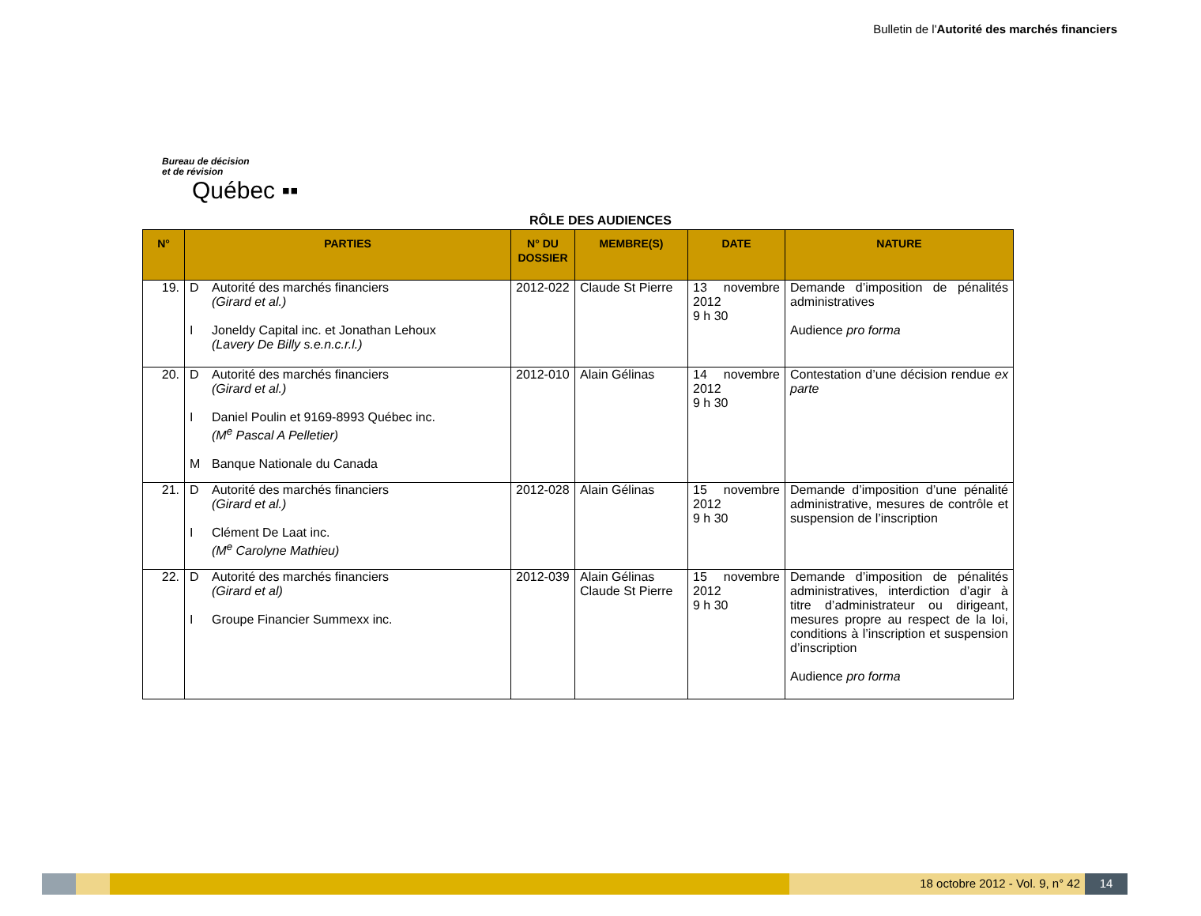Bulletin de l'Autorité des marchés financiers
Bureau de décision
et de révision
Québec ▪▪
RÔLE DES AUDIENCES
| N° | PARTIES | N° DU DOSSIER | MEMBRE(S) | DATE | NATURE |
| --- | --- | --- | --- | --- | --- |
| 19. | D Autorité des marchés financiers (Girard et al.) I Joneldy Capital inc. et Jonathan Lehoux (Lavery De Billy s.e.n.c.r.l.) | 2012-022 | Claude St Pierre | 13 novembre 2012 9 h 30 | Demande d’imposition de pénalités administratives Audience pro forma |
| 20. | D Autorité des marchés financiers (Girard et al.) I Daniel Poulin et 9169-8993 Québec inc. (M<sup>e</sup> Pascal A Pelletier) M Banque Nationale du Canada | 2012-010 | Alain Gélinas | 14 novembre 2012 9 h 30 | Contestation d’une décision rendue ex parte |
| 21. | D Autorité des marchés financiers (Girard et al.) I Clément De Laat inc. (M<sup>e</sup> Carolyne Mathieu) | 2012-028 | Alain Gélinas | 15 novembre 2012 9 h 30 | Demande d’imposition d’une pénalité administrative, mesures de contrôle et suspension de l’inscription |
| 22. | D Autorité des marchés financiers (Girard et al) I Groupe Financier Summexx inc. | 2012-039 | Alain Gélinas Claude St Pierre | 15 novembre 2012 9 h 30 | Demande d’imposition de pénalités administratives, interdiction d’agir à titre d’administrateur ou dirigeant, mesures propre au respect de la loi, conditions à l’inscription et suspension d’inscription Audience pro forma |
18 octobre 2012 - Vol. 9, n° 42
14